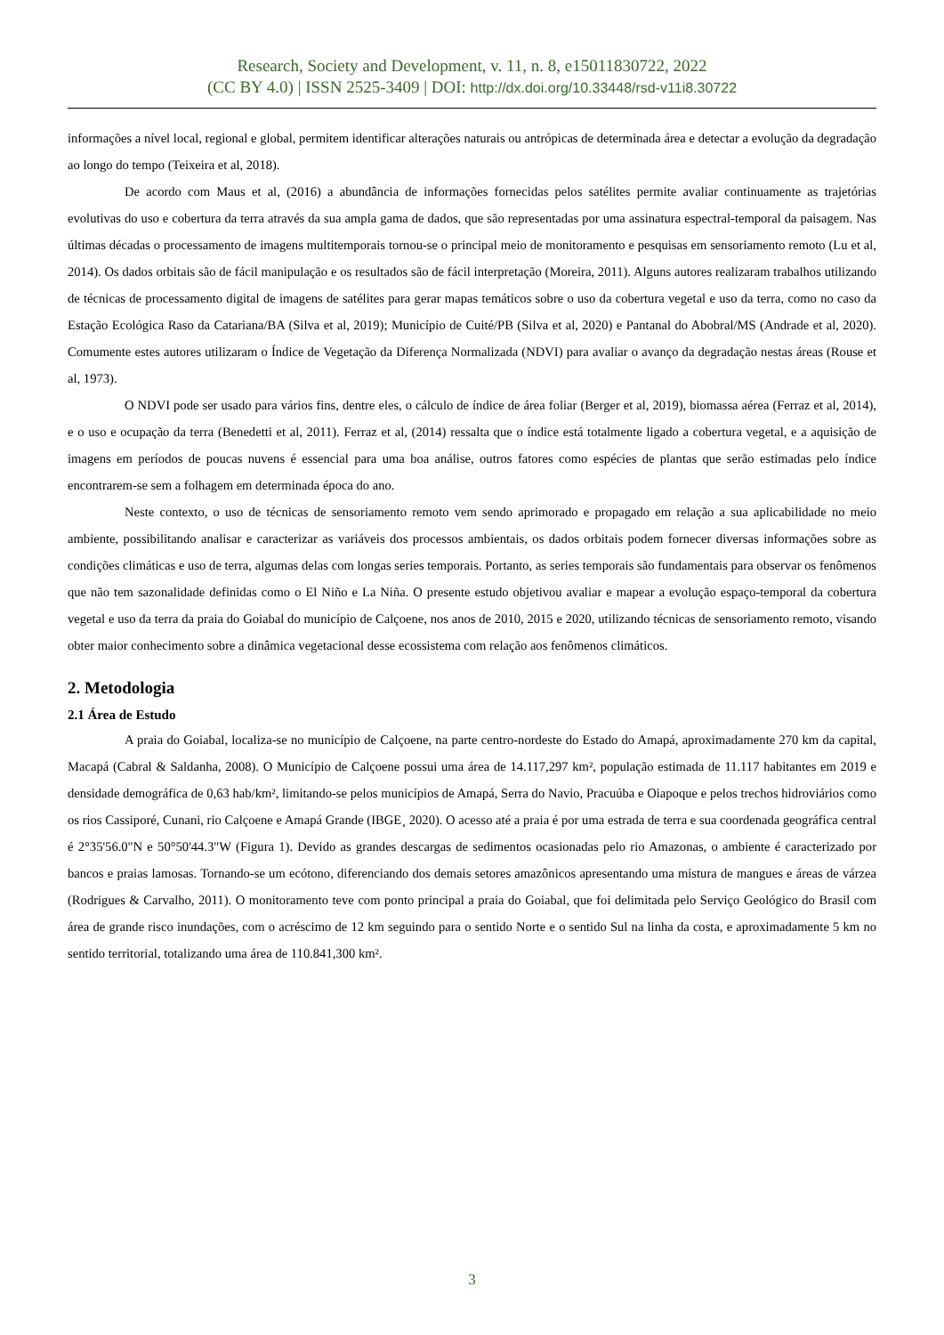Research, Society and Development, v. 11, n. 8, e15011830722, 2022
(CC BY 4.0) | ISSN 2525-3409 | DOI: http://dx.doi.org/10.33448/rsd-v11i8.30722
informações a nível local, regional e global, permitem identificar alterações naturais ou antrópicas de determinada área e detectar a evolução da degradação ao longo do tempo (Teixeira et al, 2018).
De acordo com Maus et al, (2016) a abundância de informações fornecidas pelos satélites permite avaliar continuamente as trajetórias evolutivas do uso e cobertura da terra através da sua ampla gama de dados, que são representadas por uma assinatura espectral-temporal da paisagem. Nas últimas décadas o processamento de imagens multitemporais tornou-se o principal meio de monitoramento e pesquisas em sensoriamento remoto (Lu et al, 2014). Os dados orbitais são de fácil manipulação e os resultados são de fácil interpretação (Moreira, 2011). Alguns autores realizaram trabalhos utilizando de técnicas de processamento digital de imagens de satélites para gerar mapas temáticos sobre o uso da cobertura vegetal e uso da terra, como no caso da Estação Ecológica Raso da Catariana/BA (Silva et al, 2019); Município de Cuité/PB (Silva et al, 2020) e Pantanal do Abobral/MS (Andrade et al, 2020). Comumente estes autores utilizaram o Índice de Vegetação da Diferença Normalizada (NDVI) para avaliar o avanço da degradação nestas áreas (Rouse et al, 1973).
O NDVI pode ser usado para vários fins, dentre eles, o cálculo de índice de área foliar (Berger et al, 2019), biomassa aérea (Ferraz et al, 2014), e o uso e ocupação da terra (Benedetti et al, 2011). Ferraz et al, (2014) ressalta que o índice está totalmente ligado a cobertura vegetal, e a aquisição de imagens em períodos de poucas nuvens é essencial para uma boa análise, outros fatores como espécies de plantas que serão estimadas pelo índice encontrarem-se sem a folhagem em determinada época do ano.
Neste contexto, o uso de técnicas de sensoriamento remoto vem sendo aprimorado e propagado em relação a sua aplicabilidade no meio ambiente, possibilitando analisar e caracterizar as variáveis dos processos ambientais, os dados orbitais podem fornecer diversas informações sobre as condições climáticas e uso de terra, algumas delas com longas series temporais. Portanto, as series temporais são fundamentais para observar os fenômenos que não tem sazonalidade definidas como o El Niño e La Niña. O presente estudo objetivou avaliar e mapear a evolução espaço-temporal da cobertura vegetal e uso da terra da praia do Goiabal do município de Calçoene, nos anos de 2010, 2015 e 2020, utilizando técnicas de sensoriamento remoto, visando obter maior conhecimento sobre a dinâmica vegetacional desse ecossistema com relação aos fenômenos climáticos.
2. Metodologia
2.1 Área de Estudo
A praia do Goiabal, localiza-se no município de Calçoene, na parte centro-nordeste do Estado do Amapá, aproximadamente 270 km da capital, Macapá (Cabral & Saldanha, 2008). O Município de Calçoene possui uma área de 14.117,297 km², população estimada de 11.117 habitantes em 2019 e densidade demográfica de 0,63 hab/km², limitando-se pelos municípios de Amapá, Serra do Navio, Pracuúba e Oiapoque e pelos trechos hidroviários como os rios Cassiporé, Cunani, rio Calçoene e Amapá Grande (IBGE¸ 2020). O acesso até a praia é por uma estrada de terra e sua coordenada geográfica central é 2°35'56.0"N e 50°50'44.3"W (Figura 1). Devido as grandes descargas de sedimentos ocasionadas pelo rio Amazonas, o ambiente é caracterizado por bancos e praias lamosas. Tornando-se um ecótono, diferenciando dos demais setores amazônicos apresentando uma mistura de mangues e áreas de várzea (Rodrigues & Carvalho, 2011). O monitoramento teve com ponto principal a praia do Goiabal, que foi delimitada pelo Serviço Geológico do Brasil com área de grande risco inundações, com o acréscimo de 12 km seguindo para o sentido Norte e o sentido Sul na linha da costa, e aproximadamente 5 km no sentido territorial, totalizando uma área de 110.841,300 km².
3